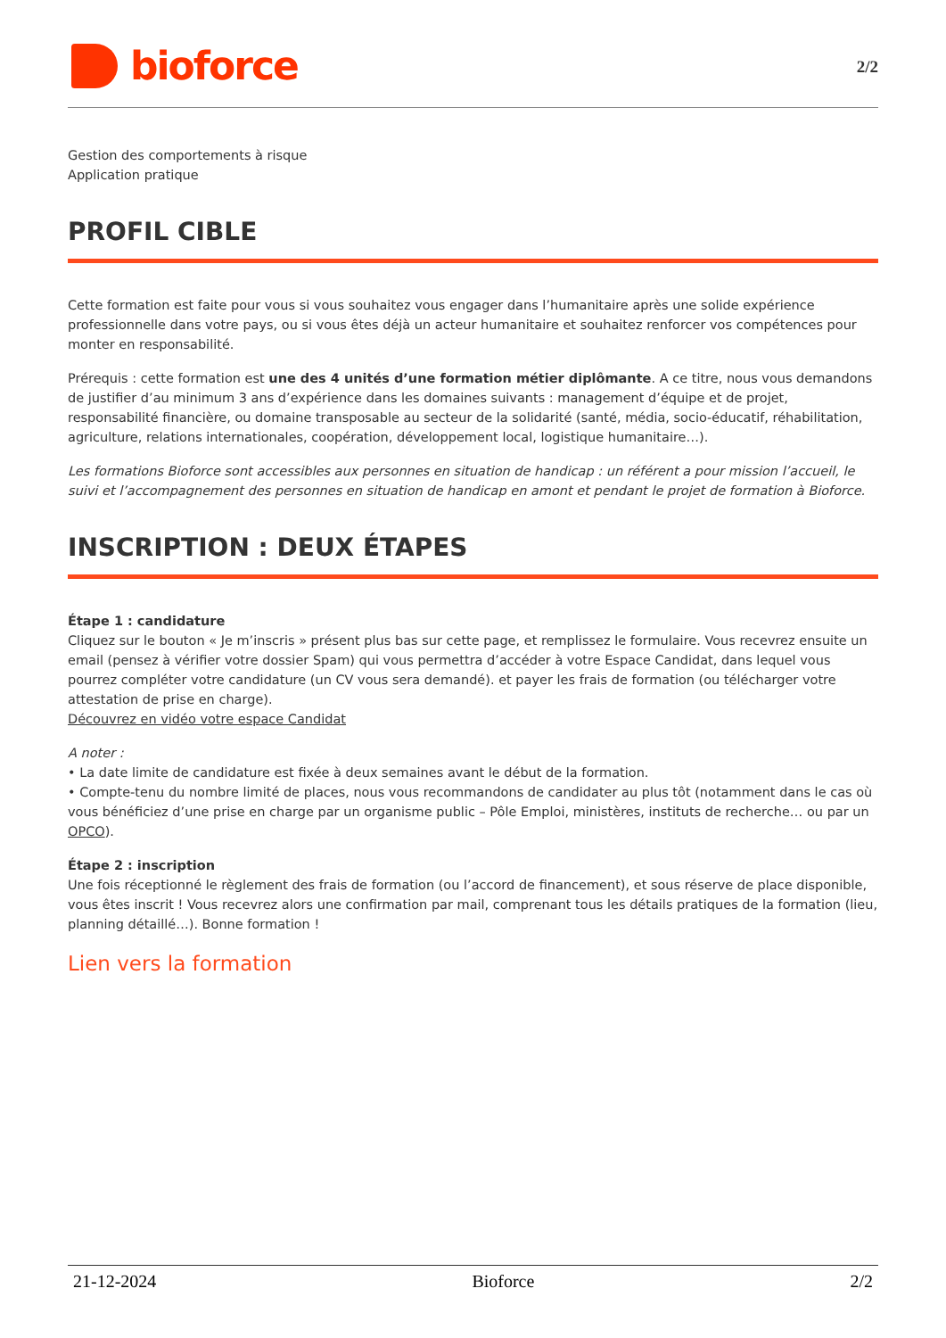bioforce
2/2
Gestion des comportements à risque
Application pratique
PROFIL CIBLE
Cette formation est faite pour vous si vous souhaitez vous engager dans l’humanitaire après une solide expérience professionnelle dans votre pays, ou si vous êtes déjà un acteur humanitaire et souhaitez renforcer vos compétences pour monter en responsabilité.
Prérequis : cette formation est une des 4 unités d’une formation métier diplômante. A ce titre, nous vous demandons de justifier d’au minimum 3 ans d’expérience dans les domaines suivants : management d’équipe et de projet, responsabilité financière, ou domaine transposable au secteur de la solidarité (santé, média, socio-éducatif, réhabilitation, agriculture, relations internationales, coopération, développement local, logistique humanitaire…).
Les formations Bioforce sont accessibles aux personnes en situation de handicap : un référent a pour mission l’accueil, le suivi et l’accompagnement des personnes en situation de handicap en amont et pendant le projet de formation à Bioforce.
INSCRIPTION : DEUX ÉTAPES
Étape 1 : candidature
Cliquez sur le bouton « Je m’inscris » présent plus bas sur cette page, et remplissez le formulaire. Vous recevrez ensuite un email (pensez à vérifier votre dossier Spam) qui vous permettra d’accéder à votre Espace Candidat, dans lequel vous pourrez compléter votre candidature (un CV vous sera demandé). et payer les frais de formation (ou télécharger votre attestation de prise en charge).
Découvrez en vidéo votre espace Candidat
A noter :
• La date limite de candidature est fixée à deux semaines avant le début de la formation.
• Compte-tenu du nombre limité de places, nous vous recommandons de candidater au plus tôt (notamment dans le cas où vous bénéficiez d’une prise en charge par un organisme public – Pôle Emploi, ministères, instituts de recherche… ou par un OPCO).
Étape 2 : inscription
Une fois réceptionné le règlement des frais de formation (ou l’accord de financement), et sous réserve de place disponible, vous êtes inscrit ! Vous recevrez alors une confirmation par mail, comprenant tous les détails pratiques de la formation (lieu, planning détaillé…). Bonne formation !
Lien vers la formation
21-12-2024 Bioforce 2/2